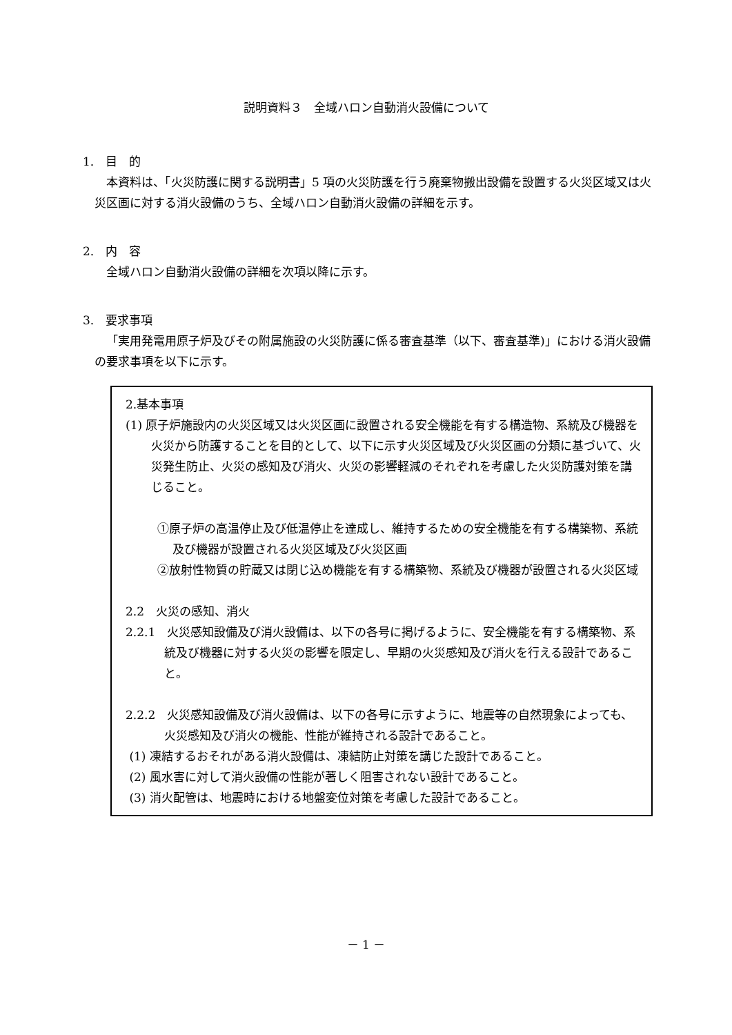説明資料３　全域ハロン自動消火設備について
1.　目　的
本資料は、「火災防護に関する説明書」5 項の火災防護を行う廃棄物搬出設備を設置する火災区域又は火災区画に対する消火設備のうち、全域ハロン自動消火設備の詳細を示す。
2.　内　容
全域ハロン自動消火設備の詳細を次項以降に示す。
3.　要求事項
「実用発電用原子炉及びその附属施設の火災防護に係る審査基準（以下、審査基準)」における消火設備の要求事項を以下に示す。
2.基本事項
(1) 原子炉施設内の火災区域又は火災区画に設置される安全機能を有する構造物、系統及び機器を火災から防護することを目的として、以下に示す火災区域及び火災区画の分類に基づいて、火災発生防止、火災の感知及び消火、火災の影響軽減のそれぞれを考慮した火災防護対策を講じること。
①原子炉の高温停止及び低温停止を達成し、維持するための安全機能を有する構築物、系統及び機器が設置される火災区域及び火災区画
②放射性物質の貯蔵又は閉じ込め機能を有する構築物、系統及び機器が設置される火災区域
2.2　火災の感知、消火
2.2.1　火災感知設備及び消火設備は、以下の各号に掲げるように、安全機能を有する構築物、系統及び機器に対する火災の影響を限定し、早期の火災感知及び消火を行える設計であること。
2.2.2　火災感知設備及び消火設備は、以下の各号に示すように、地震等の自然現象によっても、火災感知及び消火の機能、性能が維持される設計であること。
(1) 凍結するおそれがある消火設備は、凍結防止対策を講じた設計であること。
(2) 風水害に対して消火設備の性能が著しく阻害されない設計であること。
(3) 消火配管は、地震時における地盤変位対策を考慮した設計であること。
－ 1 －